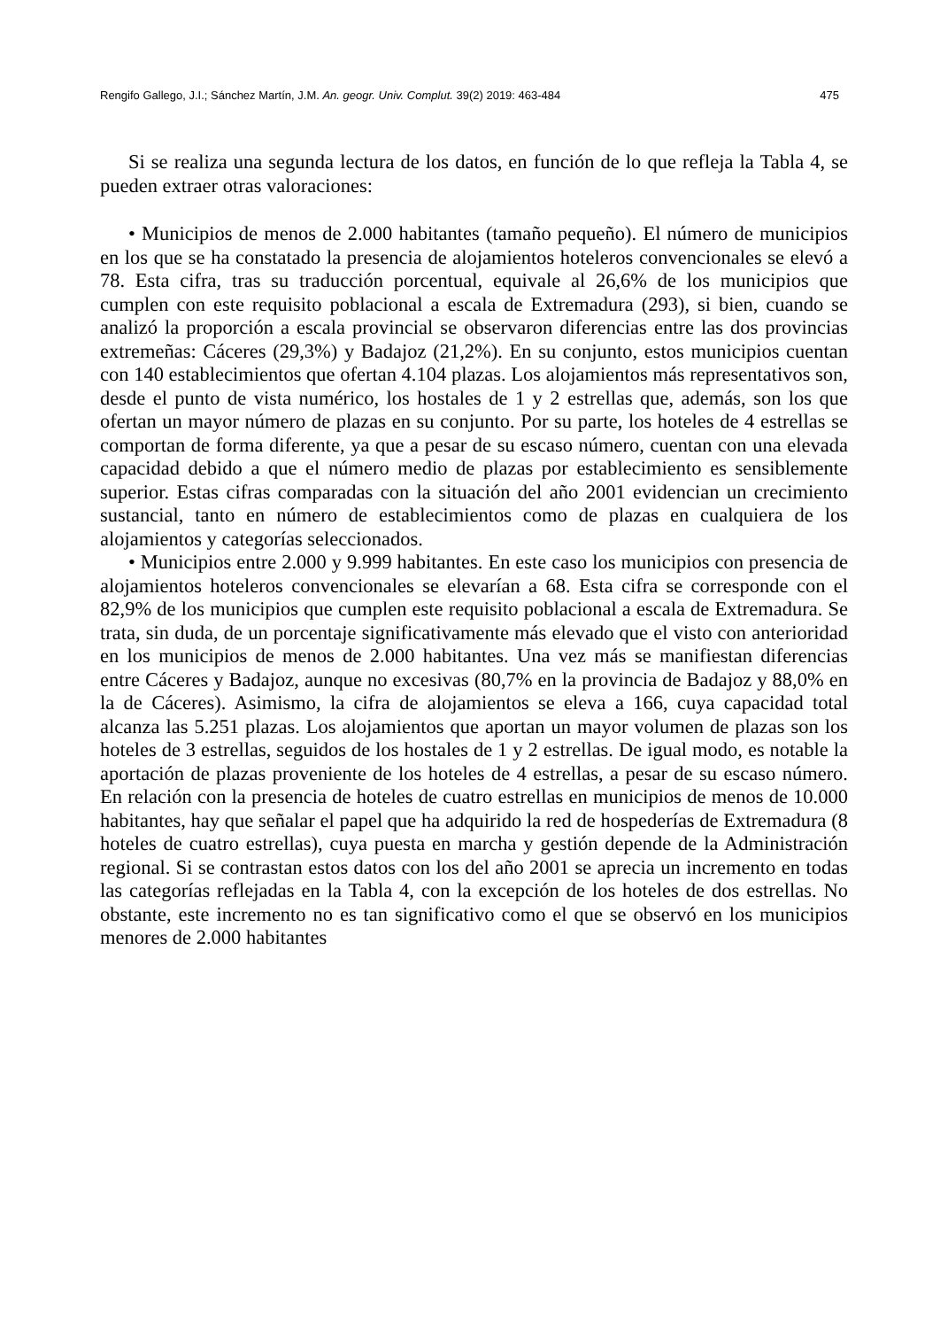Rengifo Gallego, J.I.; Sánchez Martín, J.M. An. geogr. Univ. Complut. 39(2) 2019: 463-484 475
Si se realiza una segunda lectura de los datos, en función de lo que refleja la Tabla 4, se pueden extraer otras valoraciones:
• Municipios de menos de 2.000 habitantes (tamaño pequeño). El número de municipios en los que se ha constatado la presencia de alojamientos hoteleros convencionales se elevó a 78. Esta cifra, tras su traducción porcentual, equivale al 26,6% de los municipios que cumplen con este requisito poblacional a escala de Extremadura (293), si bien, cuando se analizó la proporción a escala provincial se observaron diferencias entre las dos provincias extremeñas: Cáceres (29,3%) y Badajoz (21,2%). En su conjunto, estos municipios cuentan con 140 establecimientos que ofertan 4.104 plazas. Los alojamientos más representativos son, desde el punto de vista numérico, los hostales de 1 y 2 estrellas que, además, son los que ofertan un mayor número de plazas en su conjunto. Por su parte, los hoteles de 4 estrellas se comportan de forma diferente, ya que a pesar de su escaso número, cuentan con una elevada capacidad debido a que el número medio de plazas por establecimiento es sensiblemente superior. Estas cifras comparadas con la situación del año 2001 evidencian un crecimiento sustancial, tanto en número de establecimientos como de plazas en cualquiera de los alojamientos y categorías seleccionados.
• Municipios entre 2.000 y 9.999 habitantes. En este caso los municipios con presencia de alojamientos hoteleros convencionales se elevarían a 68. Esta cifra se corresponde con el 82,9% de los municipios que cumplen este requisito poblacional a escala de Extremadura. Se trata, sin duda, de un porcentaje significativamente más elevado que el visto con anterioridad en los municipios de menos de 2.000 habitantes. Una vez más se manifiestan diferencias entre Cáceres y Badajoz, aunque no excesivas (80,7% en la provincia de Badajoz y 88,0% en la de Cáceres). Asimismo, la cifra de alojamientos se eleva a 166, cuya capacidad total alcanza las 5.251 plazas. Los alojamientos que aportan un mayor volumen de plazas son los hoteles de 3 estrellas, seguidos de los hostales de 1 y 2 estrellas. De igual modo, es notable la aportación de plazas proveniente de los hoteles de 4 estrellas, a pesar de su escaso número. En relación con la presencia de hoteles de cuatro estrellas en municipios de menos de 10.000 habitantes, hay que señalar el papel que ha adquirido la red de hospederías de Extremadura (8 hoteles de cuatro estrellas), cuya puesta en marcha y gestión depende de la Administración regional. Si se contrastan estos datos con los del año 2001 se aprecia un incremento en todas las categorías reflejadas en la Tabla 4, con la excepción de los hoteles de dos estrellas. No obstante, este incremento no es tan significativo como el que se observó en los municipios menores de 2.000 habitantes